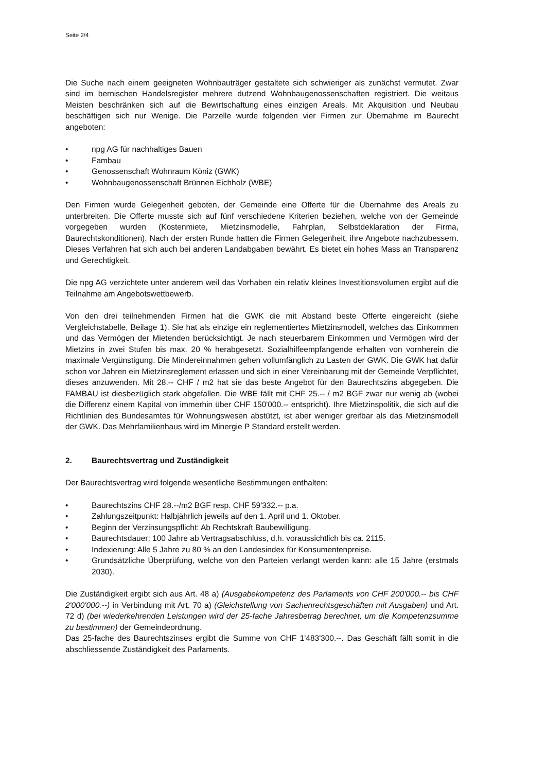Seite 2/4
Die Suche nach einem geeigneten Wohnbauträger gestaltete sich schwieriger als zunächst vermutet. Zwar sind im bernischen Handelsregister mehrere dutzend Wohnbaugenossenschaften registriert. Die weitaus Meisten beschränken sich auf die Bewirtschaftung eines einzigen Areals. Mit Akquisition und Neubau beschäftigen sich nur Wenige. Die Parzelle wurde folgenden vier Firmen zur Übernahme im Baurecht angeboten:
• npg AG für nachhaltiges Bauen
• Fambau
• Genossenschaft Wohnraum Köniz (GWK)
• Wohnbaugenossenschaft Brünnen Eichholz (WBE)
Den Firmen wurde Gelegenheit geboten, der Gemeinde eine Offerte für die Übernahme des Areals zu unterbreiten. Die Offerte musste sich auf fünf verschiedene Kriterien beziehen, welche von der Gemeinde vorgegeben wurden (Kostenmiete, Mietzinsmodelle, Fahrplan, Selbstdeklaration der Firma, Baurechtskonditionen). Nach der ersten Runde hatten die Firmen Gelegenheit, ihre Angebote nachzubessern. Dieses Verfahren hat sich auch bei anderen Landabgaben bewährt. Es bietet ein hohes Mass an Transparenz und Gerechtigkeit.
Die npg AG verzichtete unter anderem weil das Vorhaben ein relativ kleines Investitionsvolumen ergibt auf die Teilnahme am Angebotswettbewerb.
Von den drei teilnehmenden Firmen hat die GWK die mit Abstand beste Offerte eingereicht (siehe Vergleichstabelle, Beilage 1). Sie hat als einzige ein reglementiertes Mietzinsmodell, welches das Einkommen und das Vermögen der Mietenden berücksichtigt. Je nach steuerbarem Einkommen und Vermögen wird der Mietzins in zwei Stufen bis max. 20 % herabgesetzt. Sozialhilfeempfangende erhalten von vornherein die maximale Vergünstigung. Die Mindereinnahmen gehen vollumfänglich zu Lasten der GWK. Die GWK hat dafür schon vor Jahren ein Mietzinsreglement erlassen und sich in einer Vereinbarung mit der Gemeinde Verpflichtet, dieses anzuwenden. Mit 28.-- CHF / m2 hat sie das beste Angebot für den Baurechtszins abgegeben. Die FAMBAU ist diesbezüglich stark abgefallen. Die WBE fällt mit CHF 25.-- / m2 BGF zwar nur wenig ab (wobei die Differenz einem Kapital von immerhin über CHF 150'000.-- entspricht). Ihre Mietzinspolitik, die sich auf die Richtlinien des Bundesamtes für Wohnungswesen abstützt, ist aber weniger greifbar als das Mietzinsmodell der GWK. Das Mehrfamilienhaus wird im Minergie P Standard erstellt werden.
2. Baurechtsvertrag und Zuständigkeit
Der Baurechtsvertrag wird folgende wesentliche Bestimmungen enthalten:
• Baurechtszins CHF 28.--/m2 BGF resp. CHF 59'332.-- p.a.
• Zahlungszeitpunkt: Halbjährlich jeweils auf den 1. April und 1. Oktober.
• Beginn der Verzinsungspflicht: Ab Rechtskraft Baubewilligung.
• Baurechtsdauer: 100 Jahre ab Vertragsabschluss, d.h. voraussichtlich bis ca. 2115.
• Indexierung: Alle 5 Jahre zu 80 % an den Landesindex für Konsumentenpreise.
• Grundsätzliche Überprüfung, welche von den Parteien verlangt werden kann: alle 15 Jahre (erstmals 2030).
Die Zuständigkeit ergibt sich aus Art. 48 a) (Ausgabekompetenz des Parlaments von CHF 200'000.-- bis CHF 2'000'000.--) in Verbindung mit Art. 70 a) (Gleichstellung von Sachenrechtsgeschäften mit Ausgaben) und Art. 72 d) (bei wiederkehrenden Leistungen wird der 25-fache Jahresbetrag berechnet, um die Kompetenzsumme zu bestimmen) der Gemeindeordnung.
Das 25-fache des Baurechtszinses ergibt die Summe von CHF 1'483'300.--. Das Geschäft fällt somit in die abschliessende Zuständigkeit des Parlaments.